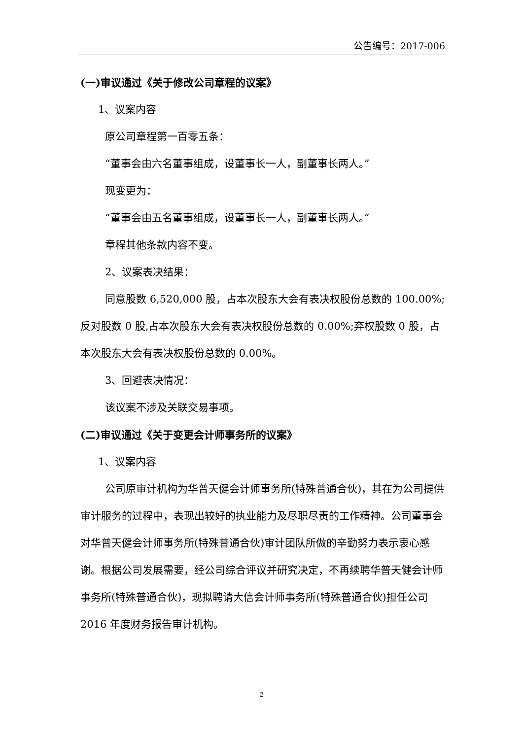公告编号：2017-006
(一)审议通过《关于修改公司章程的议案》
1、议案内容
原公司章程第一百零五条：
“董事会由六名董事组成，设董事长一人，副董事长两人。”
现变更为：
“董事会由五名董事组成，设董事长一人，副董事长两人。”
章程其他条款内容不变。
2、议案表决结果：
同意股数 6,520,000 股，占本次股东大会有表决权股份总数的 100.00%;反对股数 0 股,占本次股东大会有表决权股份总数的 0.00%;弃权股数 0 股，占本次股东大会有表决权股份总数的 0.00%。
3、回避表决情况：
该议案不涉及关联交易事项。
(二)审议通过《关于变更会计师事务所的议案》
1、议案内容
公司原审计机构为华普天健会计师事务所(特殊普通合伙)，其在为公司提供审计服务的过程中，表现出较好的执业能力及尽职尽责的工作精神。公司董事会对华普天健会计师事务所(特殊普通合伙)审计团队所做的辛勤努力表示衷心感谢。根据公司发展需要，经公司综合评议并研究决定，不再续聘华普天健会计师事务所(特殊普通合伙)，现拟聘请大信会计师事务所(特殊普通合伙)担任公司 2016 年度财务报告审计机构。
2